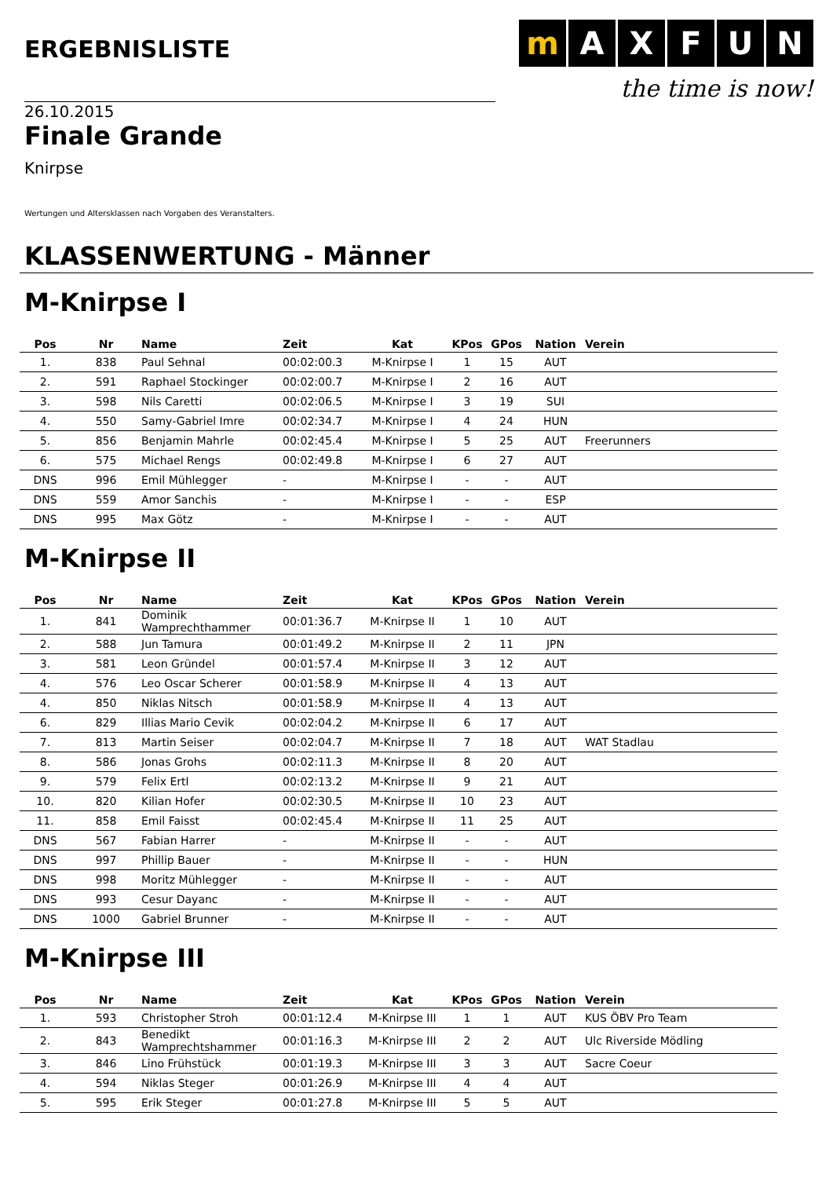ERGEBNISLISTE
mAXFUN
the time is now!
26.10.2015
Finale Grande
Knirpse
Wertungen und Altersklassen nach Vorgaben des Veranstalters.
KLASSENWERTUNG - Männer
M-Knirpse I
| Pos | Nr | Name | Zeit | Kat | KPos | GPos | Nation | Verein |
| --- | --- | --- | --- | --- | --- | --- | --- | --- |
| 1. | 838 | Paul Sehnal | 00:02:00.3 | M-Knirpse I | 1 | 15 | AUT | |
| 2. | 591 | Raphael Stockinger | 00:02:00.7 | M-Knirpse I | 2 | 16 | AUT | |
| 3. | 598 | Nils Caretti | 00:02:06.5 | M-Knirpse I | 3 | 19 | SUI | |
| 4. | 550 | Samy-Gabriel Imre | 00:02:34.7 | M-Knirpse I | 4 | 24 | HUN | |
| 5. | 856 | Benjamin Mahrle | 00:02:45.4 | M-Knirpse I | 5 | 25 | AUT | Freerunners |
| 6. | 575 | Michael Rengs | 00:02:49.8 | M-Knirpse I | 6 | 27 | AUT | |
| DNS | 996 | Emil Mühlegger | - | M-Knirpse I | - | - | AUT | |
| DNS | 559 | Amor Sanchis | - | M-Knirpse I | - | - | ESP | |
| DNS | 995 | Max Götz | - | M-Knirpse I | - | - | AUT | |
M-Knirpse II
| Pos | Nr | Name | Zeit | Kat | KPos | GPos | Nation | Verein |
| --- | --- | --- | --- | --- | --- | --- | --- | --- |
| 1. | 841 | Dominik Wamprechthammer | 00:01:36.7 | M-Knirpse II | 1 | 10 | AUT | |
| 2. | 588 | Jun Tamura | 00:01:49.2 | M-Knirpse II | 2 | 11 | JPN | |
| 3. | 581 | Leon Gründel | 00:01:57.4 | M-Knirpse II | 3 | 12 | AUT | |
| 4. | 576 | Leo Oscar Scherer | 00:01:58.9 | M-Knirpse II | 4 | 13 | AUT | |
| 4. | 850 | Niklas Nitsch | 00:01:58.9 | M-Knirpse II | 4 | 13 | AUT | |
| 6. | 829 | Illias Mario Cevik | 00:02:04.2 | M-Knirpse II | 6 | 17 | AUT | |
| 7. | 813 | Martin Seiser | 00:02:04.7 | M-Knirpse II | 7 | 18 | AUT | WAT Stadlau |
| 8. | 586 | Jonas Grohs | 00:02:11.3 | M-Knirpse II | 8 | 20 | AUT | |
| 9. | 579 | Felix Ertl | 00:02:13.2 | M-Knirpse II | 9 | 21 | AUT | |
| 10. | 820 | Kilian Hofer | 00:02:30.5 | M-Knirpse II | 10 | 23 | AUT | |
| 11. | 858 | Emil Faisst | 00:02:45.4 | M-Knirpse II | 11 | 25 | AUT | |
| DNS | 567 | Fabian Harrer | - | M-Knirpse II | - | - | AUT | |
| DNS | 997 | Phillip Bauer | - | M-Knirpse II | - | - | HUN | |
| DNS | 998 | Moritz Mühlegger | - | M-Knirpse II | - | - | AUT | |
| DNS | 993 | Cesur Dayanc | - | M-Knirpse II | - | - | AUT | |
| DNS | 1000 | Gabriel Brunner | - | M-Knirpse II | - | - | AUT | |
M-Knirpse III
| Pos | Nr | Name | Zeit | Kat | KPos | GPos | Nation | Verein |
| --- | --- | --- | --- | --- | --- | --- | --- | --- |
| 1. | 593 | Christopher Stroh | 00:01:12.4 | M-Knirpse III | 1 | 1 | AUT | KUS ÖBV Pro Team |
| 2. | 843 | Benedikt Wamprechtshammer | 00:01:16.3 | M-Knirpse III | 2 | 2 | AUT | Ulc Riverside Mödling |
| 3. | 846 | Lino Frühstück | 00:01:19.3 | M-Knirpse III | 3 | 3 | AUT | Sacre Coeur |
| 4. | 594 | Niklas Steger | 00:01:26.9 | M-Knirpse III | 4 | 4 | AUT | |
| 5. | 595 | Erik Steger | 00:01:27.8 | M-Knirpse III | 5 | 5 | AUT | |